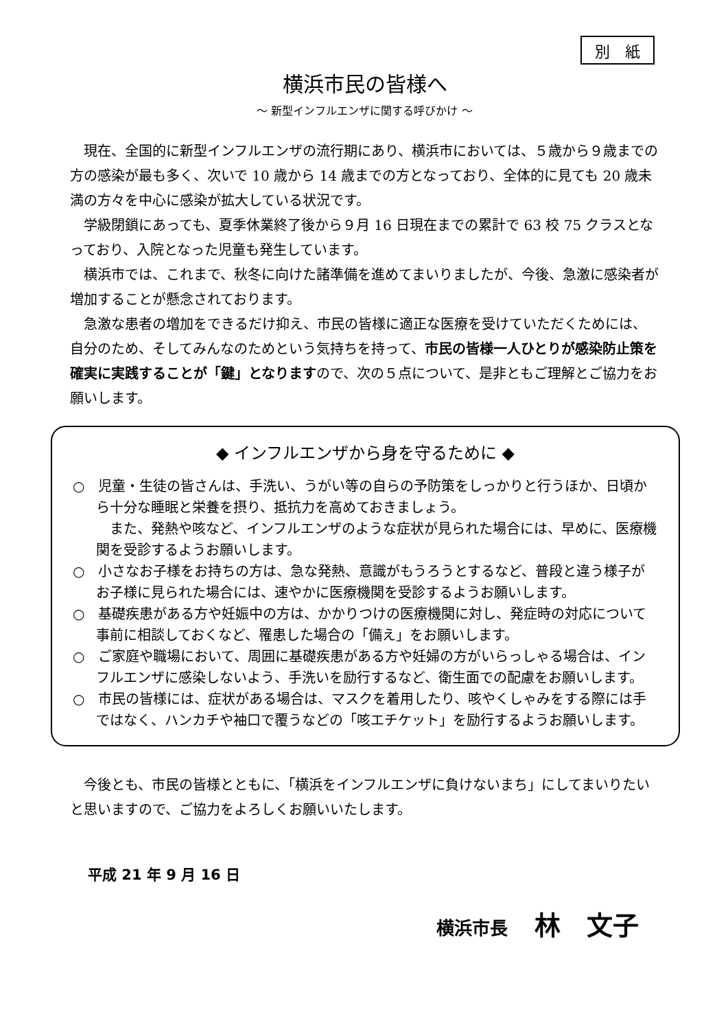別　紙
横浜市民の皆様へ
～ 新型インフルエンザに関する呼びかけ ～
現在、全国的に新型インフルエンザの流行期にあり、横浜市においては、５歳から９歳までの方の感染が最も多く、次いで 10 歳から 14 歳までの方となっており、全体的に見ても 20 歳未満の方々を中心に感染が拡大している状況です。
学級閉鎖にあっても、夏季休業終了後から９月 16 日現在までの累計で 63 校 75 クラスとなっており、入院となった児童も発生しています。
横浜市では、これまで、秋冬に向けた諸準備を進めてまいりましたが、今後、急激に感染者が増加することが懸念されております。
急激な患者の増加をできるだけ抑え、市民の皆様に適正な医療を受けていただくためには、自分のため、そしてみんなのためという気持ちを持って、市民の皆様一人ひとりが感染防止策を確実に実践することが「鍵」となりますので、次の５点について、是非ともご理解とご協力をお願いします。
◆ インフルエンザから身を守るために ◆
○　児童・生徒の皆さんは、手洗い、うがい等の自らの予防策をしっかりと行うほか、日頃から十分な睡眠と栄養を摂り、抵抗力を高めておきましょう。
また、発熱や咳など、インフルエンザのような症状が見られた場合には、早めに、医療機関を受診するようお願いします。
○　小さなお子様をお持ちの方は、急な発熱、意識がもうろうとするなど、普段と違う様子がお子様に見られた場合には、速やかに医療機関を受診するようお願いします。
○　基礎疾患がある方や妊娠中の方は、かかりつけの医療機関に対し、発症時の対応について事前に相談しておくなど、罹患した場合の「備え」をお願いします。
○　ご家庭や職場において、周囲に基礎疾患がある方や妊婦の方がいらっしゃる場合は、インフルエンザに感染しないよう、手洗いを励行するなど、衛生面での配慮をお願いします。
○　市民の皆様には、症状がある場合は、マスクを着用したり、咳やくしゃみをする際には手ではなく、ハンカチや袖口で覆うなどの「咳エチケット」を励行するようお願いします。
今後とも、市民の皆様とともに、「横浜をインフルエンザに負けないまち」にしてまいりたいと思いますので、ご協力をよろしくお願いいたします。
平成 21 年 9 月 16 日
横浜市長 林　文子